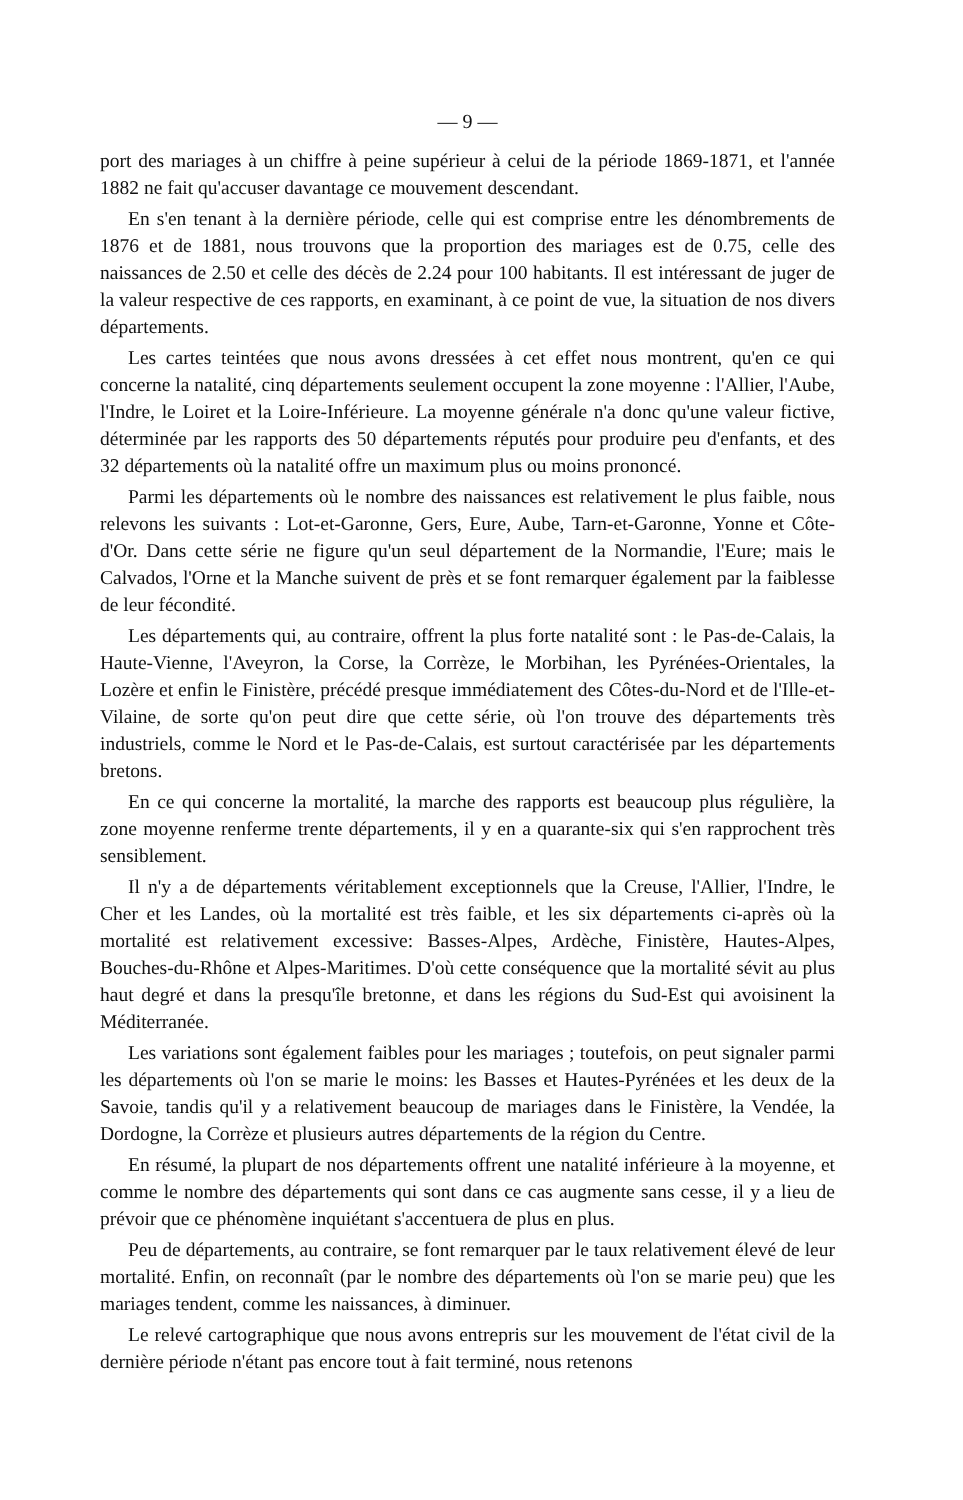— 9 —
port des mariages à un chiffre à peine supérieur à celui de la période 1869-1871, et l'année 1882 ne fait qu'accuser davantage ce mouvement descendant.
En s'en tenant à la dernière période, celle qui est comprise entre les dénombrements de 1876 et de 1881, nous trouvons que la proportion des mariages est de 0.75, celle des naissances de 2.50 et celle des décès de 2.24 pour 100 habitants. Il est intéressant de juger de la valeur respective de ces rapports, en examinant, à ce point de vue, la situation de nos divers départements.
Les cartes teintées que nous avons dressées à cet effet nous montrent, qu'en ce qui concerne la natalité, cinq départements seulement occupent la zone moyenne : l'Allier, l'Aube, l'Indre, le Loiret et la Loire-Inférieure. La moyenne générale n'a donc qu'une valeur fictive, déterminée par les rapports des 50 départements réputés pour produire peu d'enfants, et des 32 départements où la natalité offre un maximum plus ou moins prononcé.
Parmi les départements où le nombre des naissances est relativement le plus faible, nous relevons les suivants : Lot-et-Garonne, Gers, Eure, Aube, Tarn-et-Garonne, Yonne et Côte-d'Or. Dans cette série ne figure qu'un seul département de la Normandie, l'Eure; mais le Calvados, l'Orne et la Manche suivent de près et se font remarquer également par la faiblesse de leur fécondité.
Les départements qui, au contraire, offrent la plus forte natalité sont : le Pas-de-Calais, la Haute-Vienne, l'Aveyron, la Corse, la Corrèze, le Morbihan, les Pyrénées-Orientales, la Lozère et enfin le Finistère, précédé presque immédiatement des Côtes-du-Nord et de l'Ille-et-Vilaine, de sorte qu'on peut dire que cette série, où l'on trouve des départements très industriels, comme le Nord et le Pas-de-Calais, est surtout caractérisée par les départements bretons.
En ce qui concerne la mortalité, la marche des rapports est beaucoup plus régulière, la zone moyenne renferme trente départements, il y en a quarante-six qui s'en rapprochent très sensiblement.
Il n'y a de départements véritablement exceptionnels que la Creuse, l'Allier, l'Indre, le Cher et les Landes, où la mortalité est très faible, et les six départements ci-après où la mortalité est relativement excessive: Basses-Alpes, Ardèche, Finistère, Hautes-Alpes, Bouches-du-Rhône et Alpes-Maritimes. D'où cette conséquence que la mortalité sévit au plus haut degré et dans la presqu'île bretonne, et dans les régions du Sud-Est qui avoisinent la Méditerranée.
Les variations sont également faibles pour les mariages ; toutefois, on peut signaler parmi les départements où l'on se marie le moins: les Basses et Hautes-Pyrénées et les deux de la Savoie, tandis qu'il y a relativement beaucoup de mariages dans le Finistère, la Vendée, la Dordogne, la Corrèze et plusieurs autres départements de la région du Centre.
En résumé, la plupart de nos départements offrent une natalité inférieure à la moyenne, et comme le nombre des départements qui sont dans ce cas augmente sans cesse, il y a lieu de prévoir que ce phénomène inquiétant s'accentuera de plus en plus.
Peu de départements, au contraire, se font remarquer par le taux relativement élevé de leur mortalité. Enfin, on reconnaît (par le nombre des départements où l'on se marie peu) que les mariages tendent, comme les naissances, à diminuer.
Le relevé cartographique que nous avons entrepris sur les mouvement de l'état civil de la dernière période n'étant pas encore tout à fait terminé, nous retenons